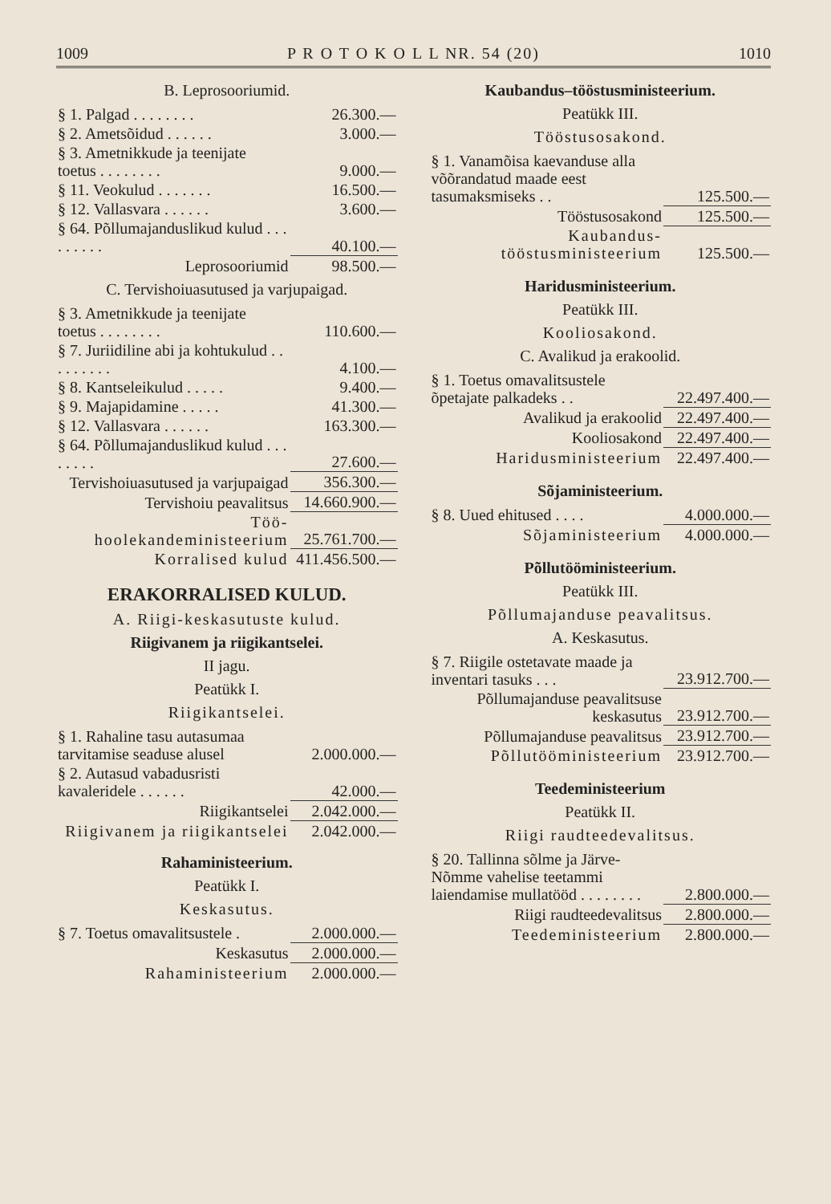1009 P R O T O K O L L NR. 54 (20) 1010
B. Leprosooriumid.
| § 1. Palgad . . . . . . . . | 26.300.— |
| § 2. Ametsõidud . . . . . . | 3.000.— |
| § 3. Ametnikkude ja teenijate toetus . . . . . . . . | 9.000.— |
| § 11. Veokulud . . . . . . . | 16.500.— |
| § 12. Vallasvara . . . . . . | 3.600.— |
| § 64. Põllumajanduslikud kulud . . . . . . . . . | 40.100.— |
| Leprosooriumid | 98.500.— |
C. Tervishoiuasutused ja varjupaigad.
| § 3. Ametnikkude ja teenijate toetus . . . . . . . . | 110.600.— |
| § 7. Juriidiline abi ja kohtukulud . . . . . . . . . | 4.100.— |
| § 8. Kantseleikulud . . . . . | 9.400.— |
| § 9. Majapidamine . . . . . | 41.300.— |
| § 12. Vallasvara . . . . . . | 163.300.— |
| § 64. Põllumajanduslikud kulud . . . . . . . . | 27.600.— |
| Tervishoiuasutused ja varjupaigad | 356.300.— |
| Tervishoiu peavalitsus | 14.660.900.— |
| Töö-hoolekandeministeerium | 25.761.700.— |
| Korralised kulud | 411.456.500.— |
ERAKORRALISED KULUD.
A. Riigi-keskasutuste kulud.
Riigivanem ja riigikantselei.
II jagu.
Peatükk I.
Riigikantselei.
| § 1. Rahaline tasu autasumaa tarvitamise seaduse alusel | 2.000.000.— |
| § 2. Autasud vabadusristi kavaleridele . . . . . . | 42.000.— |
| Riigikantselei | 2.042.000.— |
| Riigivanem ja riigikantselei | 2.042.000.— |
Rahaministeerium.
Peatükk I.
Keskasutus.
| § 7. Toetus omavalitsustele . | 2.000.000.— |
| Keskasutus | 2.000.000.— |
| Rahaministeerium | 2.000.000.— |
Kaubandus–tööstusministeerium.
Peatükk III.
Tööstusosakond.
| § 1. Vanamõisa kaevanduse alla võõrandatud maade eest tasumaksmiseks . . | 125.500.— |
| Tööstusosakond | 125.500.— |
| Kaubandus-tööstusministeerium | 125.500.— |
Haridusministeerium.
Peatükk III.
Kooliosakond.
C. Avalikud ja erakoolid.
| § 1. Toetus omavalitsustele õpetajate palkadeks . . | 22.497.400.— |
| Avalikud ja erakoolid | 22.497.400.— |
| Kooliosakond | 22.497.400.— |
| Haridusministeerium | 22.497.400.— |
Sõjaministeerium.
| § 8. Uued ehitused . . . . | 4.000.000.— |
| Sõjaministeerium | 4.000.000.— |
Põllutööministeerium.
Peatükk III.
Põllumajanduse peavalitsus.
A. Keskasutus.
| § 7. Riigile ostetavate maade ja inventari tasuks . . . | 23.912.700.— |
| Põllumajanduse peavalitsuse keskasutus | 23.912.700.— |
| Põllumajanduse peavalitsus | 23.912.700.— |
| Põllutööministeerium | 23.912.700.— |
Teedeministeerium
Peatükk II.
Riigi raudteedevalitsus.
| § 20. Tallinna sõlme ja Järve-Nõmme vahelise teetammi laiendamise mullatööd . . . . . . . . | 2.800.000.— |
| Riigi raudteedevalitsus | 2.800.000.— |
| Teedeministeerium | 2.800.000.— |